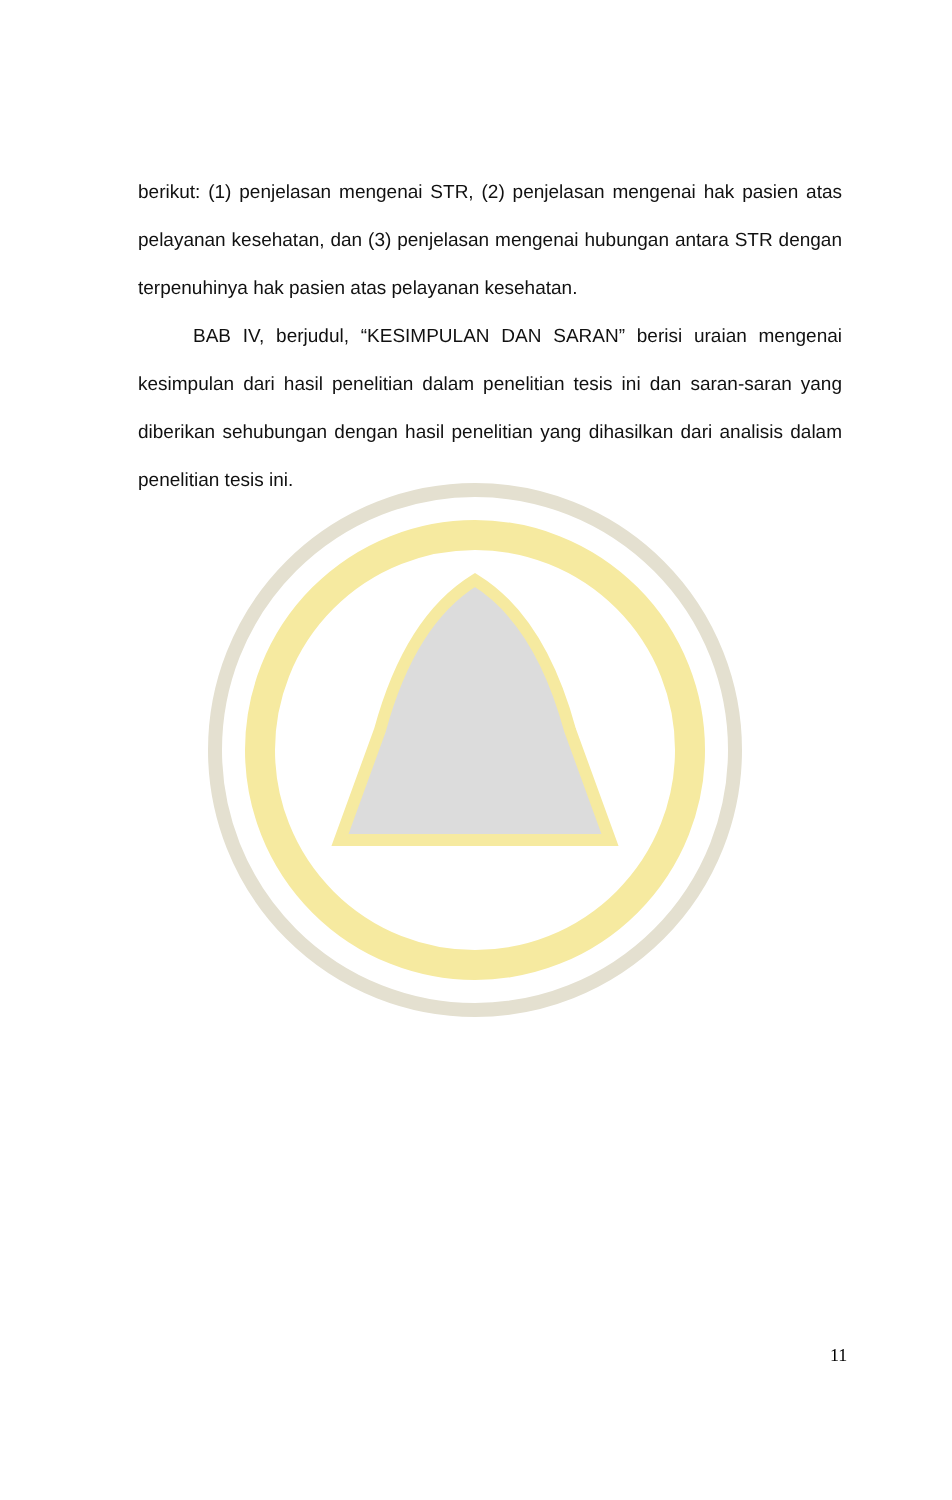berikut: (1) penjelasan mengenai STR, (2) penjelasan mengenai hak pasien atas pelayanan kesehatan, dan (3) penjelasan mengenai hubungan antara STR dengan terpenuhinya hak pasien atas pelayanan kesehatan.
BAB IV, berjudul, “KESIMPULAN DAN SARAN” berisi uraian mengenai kesimpulan dari hasil penelitian dalam penelitian tesis ini dan saran-saran yang diberikan sehubungan dengan hasil penelitian yang dihasilkan dari analisis dalam penelitian tesis ini.
11